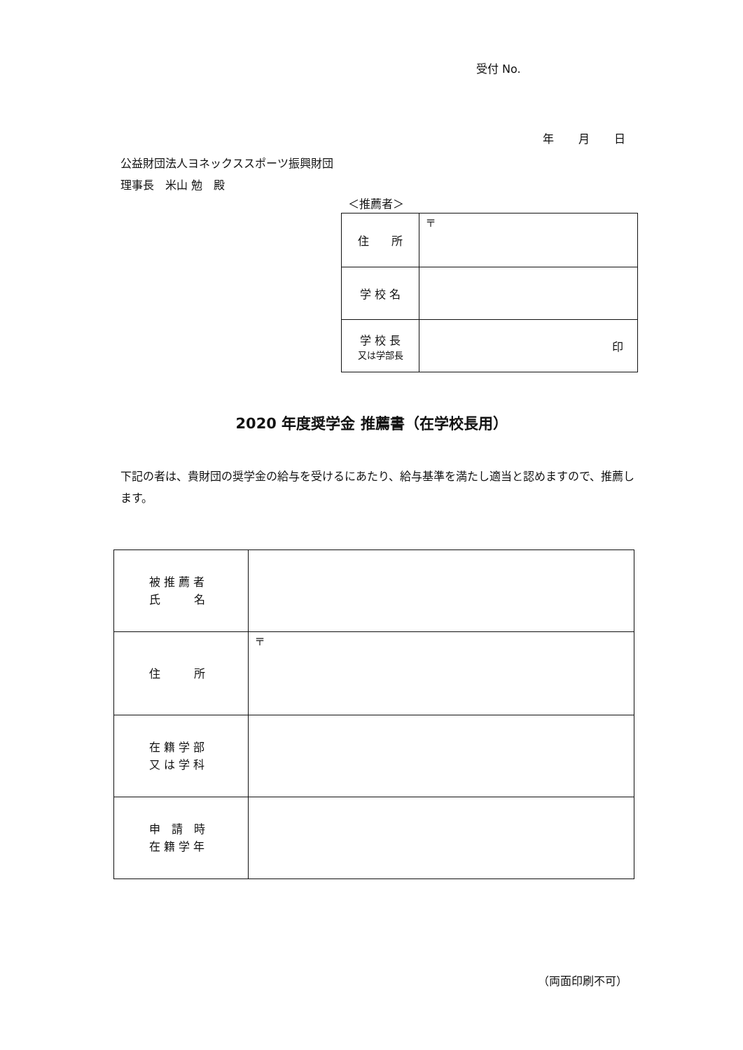受付 No.
年 月 日
公益財団法人ヨネックススポーツ振興財団
理事長　米山 勉　殿
＜推薦者＞
| 住 所 | 〒 |
| 学 校 名 | |
| 学 校 長 又は学部長 | 印 |
2020 年度奨学金 推薦書（在学校長用）
下記の者は、貴財団の奨学金の給与を受けるにあたり、給与基準を満たし適当と認めますので、推薦します。
| 被 推 薦 者 氏 名 | |
| 住 所 | 〒 |
| 在 籍 学 部 又 は 学 科 | |
| 申 請 時 在 籍 学 年 | |
（両面印刷不可）